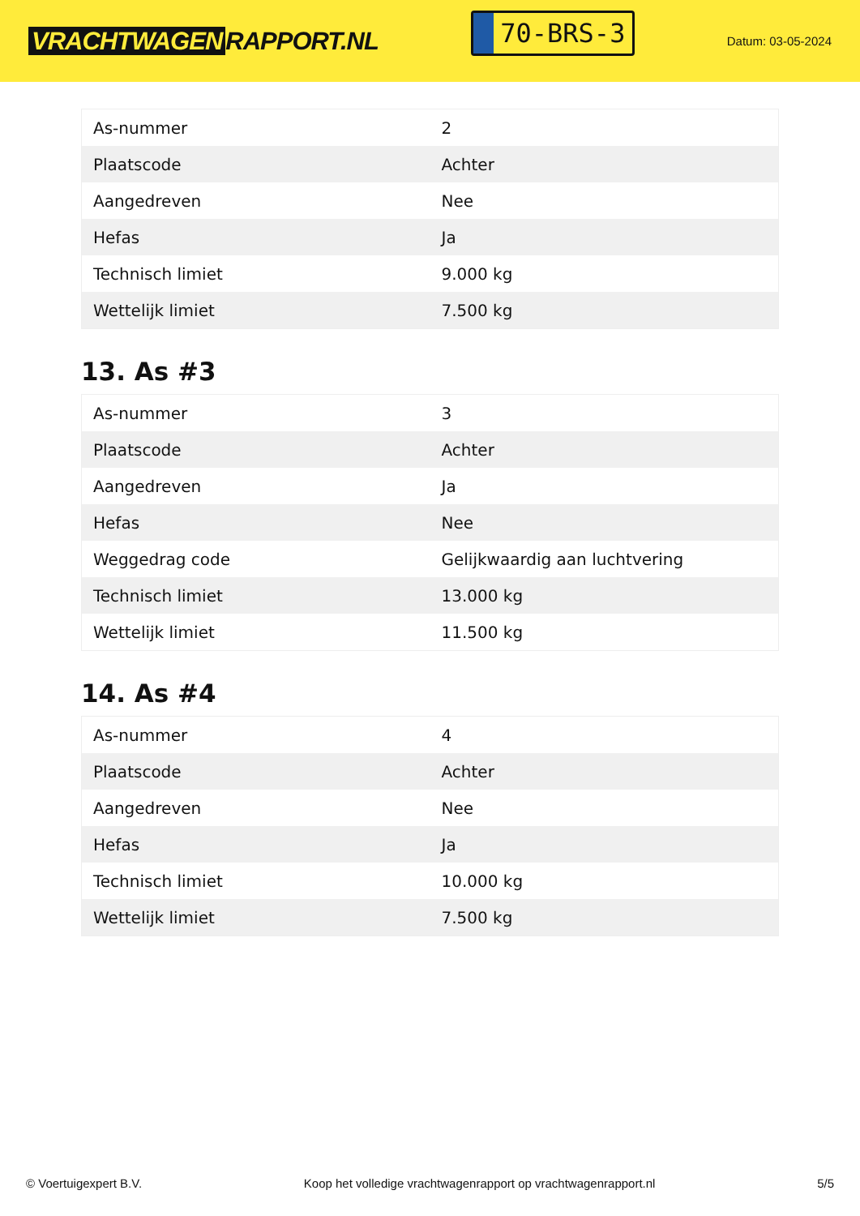VRACHTWAGEN RAPPORT.NL
70-BRS-3
Datum: 03-05-2024
| As-nummer | 2 |
| Plaatscode | Achter |
| Aangedreven | Nee |
| Hefas | Ja |
| Technisch limiet | 9.000 kg |
| Wettelijk limiet | 7.500 kg |
13. As #3
| As-nummer | 3 |
| Plaatscode | Achter |
| Aangedreven | Ja |
| Hefas | Nee |
| Weggedrag code | Gelijkwaardig aan luchtvering |
| Technisch limiet | 13.000 kg |
| Wettelijk limiet | 11.500 kg |
14. As #4
| As-nummer | 4 |
| Plaatscode | Achter |
| Aangedreven | Nee |
| Hefas | Ja |
| Technisch limiet | 10.000 kg |
| Wettelijk limiet | 7.500 kg |
© Voertuigexpert B.V. Koop het volledige vrachtwagenrapport op vrachtwagenrapport.nl 5/5